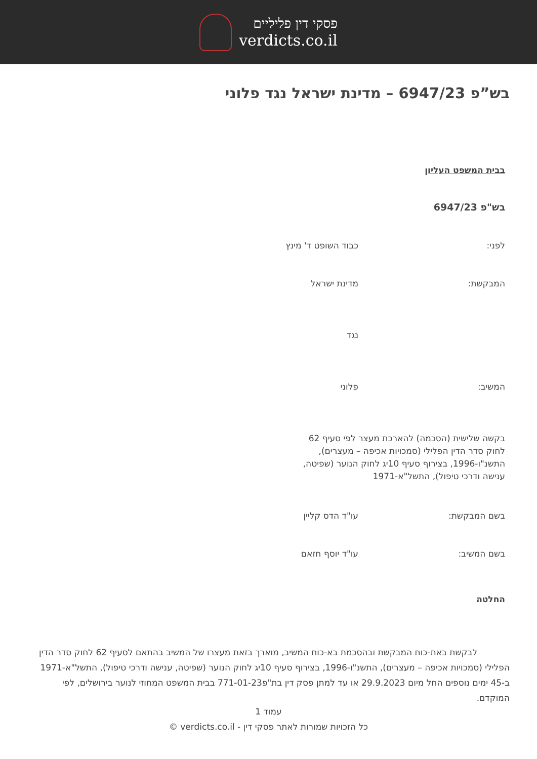פסקי דין פליליים
verdicts.co.il
בש”פ 6947/23 – מדינת ישראל נגד פלוני
בבית המשפט העליון
בש"פ 6947/23
לפני: כבוד השופט ד' מינץ
המבקשת: מדינת ישראל
נגד
המשיב: פלוני
בקשה שלישית (הסכמה) להארכת מעצר לפי סעיף 62 לחוק סדר הדין הפלילי (סמכויות אכיפה – מעצרים), התשנ"ו-1996, בצירוף סעיף 10יג לחוק הנוער (שפיטה, ענישה ודרכי טיפול), התשל"א-1971
בשם המבקשת: עו"ד הדס קליין
בשם המשיב: עו"ד יוסף חזאם
החלטה
לבקשת באת-כוח המבקשת ובהסכמת בא-כוח המשיב, מוארך בזאת מעצרו של המשיב בהתאם לסעיף 62 לחוק סדר הדין הפלילי (סמכויות אכיפה – מעצרים), התשנ"ו-1996, בצירוף סעיף 10יג לחוק הנוער (שפיטה, ענישה ודרכי טיפול), התשל"א-1971 ב-45 ימים נוספים החל מיום 29.9.2023 או עד למתן פסק דין בת"פ771-01-23 בבית המשפט המחוזי לנוער בירושלים, לפי המוקדם.
עמוד 1
כל הזכויות שמורות לאתר פסקי דין - verdicts.co.il ©